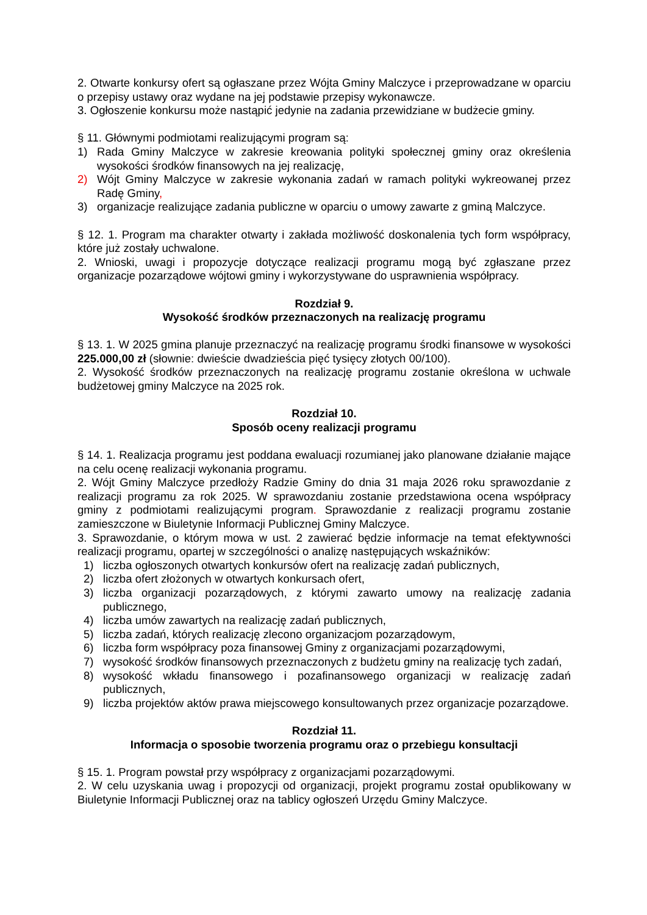2. Otwarte konkursy ofert są ogłaszane przez Wójta Gminy Malczyce i przeprowadzane w oparciu o przepisy ustawy oraz wydane na jej podstawie przepisy wykonawcze.
3. Ogłoszenie konkursu może nastąpić jedynie na zadania przewidziane w budżecie gminy.
§ 11. Głównymi podmiotami realizującymi program są:
1) Rada Gminy Malczyce w zakresie kreowania polityki społecznej gminy oraz określenia wysokości środków finansowych na jej realizację,
2) Wójt Gminy Malczyce w zakresie wykonania zadań w ramach polityki wykreowanej przez Radę Gminy,
3) organizacje realizujące zadania publiczne w oparciu o umowy zawarte z gminą Malczyce.
§ 12. 1. Program ma charakter otwarty i zakłada możliwość doskonalenia tych form współpracy, które już zostały uchwalone.
2. Wnioski, uwagi i propozycje dotyczące realizacji programu mogą być zgłaszane przez organizacje pozarządowe wójtowi gminy i wykorzystywane do usprawnienia współpracy.
Rozdział 9.
Wysokość środków przeznaczonych na realizację programu
§ 13. 1. W 2025 gmina planuje przeznaczyć na realizację programu środki finansowe w wysokości 225.000,00 zł (słownie: dwieście dwadzieścia pięć tysięcy złotych 00/100).
2. Wysokość środków przeznaczonych na realizację programu zostanie określona w uchwale budżetowej gminy Malczyce na 2025 rok.
Rozdział 10.
Sposób oceny realizacji programu
§ 14. 1. Realizacja programu jest poddana ewaluacji rozumianej jako planowane działanie mające na celu ocenę realizacji wykonania programu.
2. Wójt Gminy Malczyce przedłoży Radzie Gminy do dnia 31 maja 2026 roku sprawozdanie z realizacji programu za rok 2025. W sprawozdaniu zostanie przedstawiona ocena współpracy gminy z podmiotami realizującymi program. Sprawozdanie z realizacji programu zostanie zamieszczone w Biuletynie Informacji Publicznej Gminy Malczyce.
3. Sprawozdanie, o którym mowa w ust. 2 zawierać będzie informacje na temat efektywności realizacji programu, opartej w szczególności o analizę następujących wskaźników:
1) liczba ogłoszonych otwartych konkursów ofert na realizację zadań publicznych,
2) liczba ofert złożonych w otwartych konkursach ofert,
3) liczba organizacji pozarządowych, z którymi zawarto umowy na realizację zadania publicznego,
4) liczba umów zawartych na realizację zadań publicznych,
5) liczba zadań, których realizację zlecono organizacjom pozarządowym,
6) liczba form współpracy poza finansowej Gminy z organizacjami pozarządowymi,
7) wysokość środków finansowych przeznaczonych z budżetu gminy na realizację tych zadań,
8) wysokość wkładu finansowego i pozafinansowego organizacji w realizację zadań publicznych,
9) liczba projektów aktów prawa miejscowego konsultowanych przez organizacje pozarządowe.
Rozdział 11.
Informacja o sposobie tworzenia programu oraz o przebiegu konsultacji
§ 15. 1. Program powstał przy współpracy z organizacjami pozarządowymi.
2. W celu uzyskania uwag i propozycji od organizacji, projekt programu został opublikowany w Biuletynie Informacji Publicznej oraz na tablicy ogłoszeń Urzędu Gminy Malczyce.